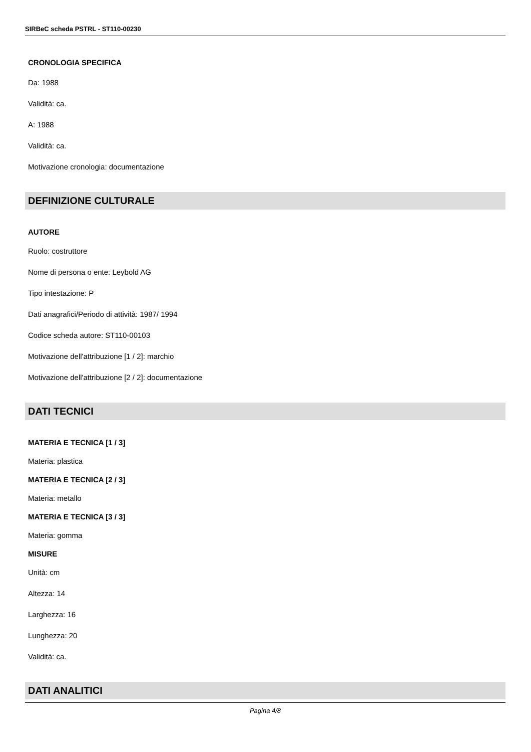SIRBeC scheda PSTRL - ST110-00230
CRONOLOGIA SPECIFICA
Da: 1988
Validità: ca.
A: 1988
Validità: ca.
Motivazione cronologia: documentazione
DEFINIZIONE CULTURALE
AUTORE
Ruolo: costruttore
Nome di persona o ente: Leybold AG
Tipo intestazione: P
Dati anagrafici/Periodo di attività: 1987/ 1994
Codice scheda autore: ST110-00103
Motivazione dell'attribuzione [1 / 2]: marchio
Motivazione dell'attribuzione [2 / 2]: documentazione
DATI TECNICI
MATERIA E TECNICA [1 / 3]
Materia: plastica
MATERIA E TECNICA [2 / 3]
Materia: metallo
MATERIA E TECNICA [3 / 3]
Materia: gomma
MISURE
Unità: cm
Altezza: 14
Larghezza: 16
Lunghezza: 20
Validità: ca.
DATI ANALITICI
Pagina 4/8